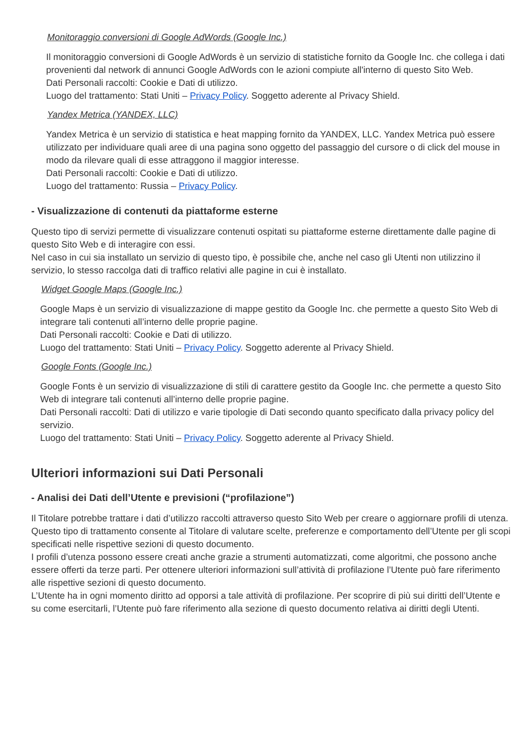Monitoraggio conversioni di Google AdWords (Google Inc.)
Il monitoraggio conversioni di Google AdWords è un servizio di statistiche fornito da Google Inc. che collega i dati provenienti dal network di annunci Google AdWords con le azioni compiute all'interno di questo Sito Web.
Dati Personali raccolti: Cookie e Dati di utilizzo.
Luogo del trattamento: Stati Uniti – Privacy Policy. Soggetto aderente al Privacy Shield.
Yandex Metrica (YANDEX, LLC)
Yandex Metrica è un servizio di statistica e heat mapping fornito da YANDEX, LLC. Yandex Metrica può essere utilizzato per individuare quali aree di una pagina sono oggetto del passaggio del cursore o di click del mouse in modo da rilevare quali di esse attraggono il maggior interesse.
Dati Personali raccolti: Cookie e Dati di utilizzo.
Luogo del trattamento: Russia – Privacy Policy.
- Visualizzazione di contenuti da piattaforme esterne
Questo tipo di servizi permette di visualizzare contenuti ospitati su piattaforme esterne direttamente dalle pagine di questo Sito Web e di interagire con essi.
Nel caso in cui sia installato un servizio di questo tipo, è possibile che, anche nel caso gli Utenti non utilizzino il servizio, lo stesso raccolga dati di traffico relativi alle pagine in cui è installato.
Widget Google Maps (Google Inc.)
Google Maps è un servizio di visualizzazione di mappe gestito da Google Inc. che permette a questo Sito Web di integrare tali contenuti all’interno delle proprie pagine.
Dati Personali raccolti: Cookie e Dati di utilizzo.
Luogo del trattamento: Stati Uniti – Privacy Policy. Soggetto aderente al Privacy Shield.
Google Fonts (Google Inc.)
Google Fonts è un servizio di visualizzazione di stili di carattere gestito da Google Inc. che permette a questo Sito Web di integrare tali contenuti all’interno delle proprie pagine.
Dati Personali raccolti: Dati di utilizzo e varie tipologie di Dati secondo quanto specificato dalla privacy policy del servizio.
Luogo del trattamento: Stati Uniti – Privacy Policy. Soggetto aderente al Privacy Shield.
Ulteriori informazioni sui Dati Personali
- Analisi dei Dati dell’Utente e previsioni (“profilazione”)
Il Titolare potrebbe trattare i dati d’utilizzo raccolti attraverso questo Sito Web per creare o aggiornare profili di utenza. Questo tipo di trattamento consente al Titolare di valutare scelte, preferenze e comportamento dell’Utente per gli scopi specificati nelle rispettive sezioni di questo documento.
I profili d’utenza possono essere creati anche grazie a strumenti automatizzati, come algoritmi, che possono anche essere offerti da terze parti. Per ottenere ulteriori informazioni sull’attività di profilazione l’Utente può fare riferimento alle rispettive sezioni di questo documento.
L’Utente ha in ogni momento diritto ad opporsi a tale attività di profilazione. Per scoprire di più sui diritti dell’Utente e su come esercitarli, l’Utente può fare riferimento alla sezione di questo documento relativa ai diritti degli Utenti.